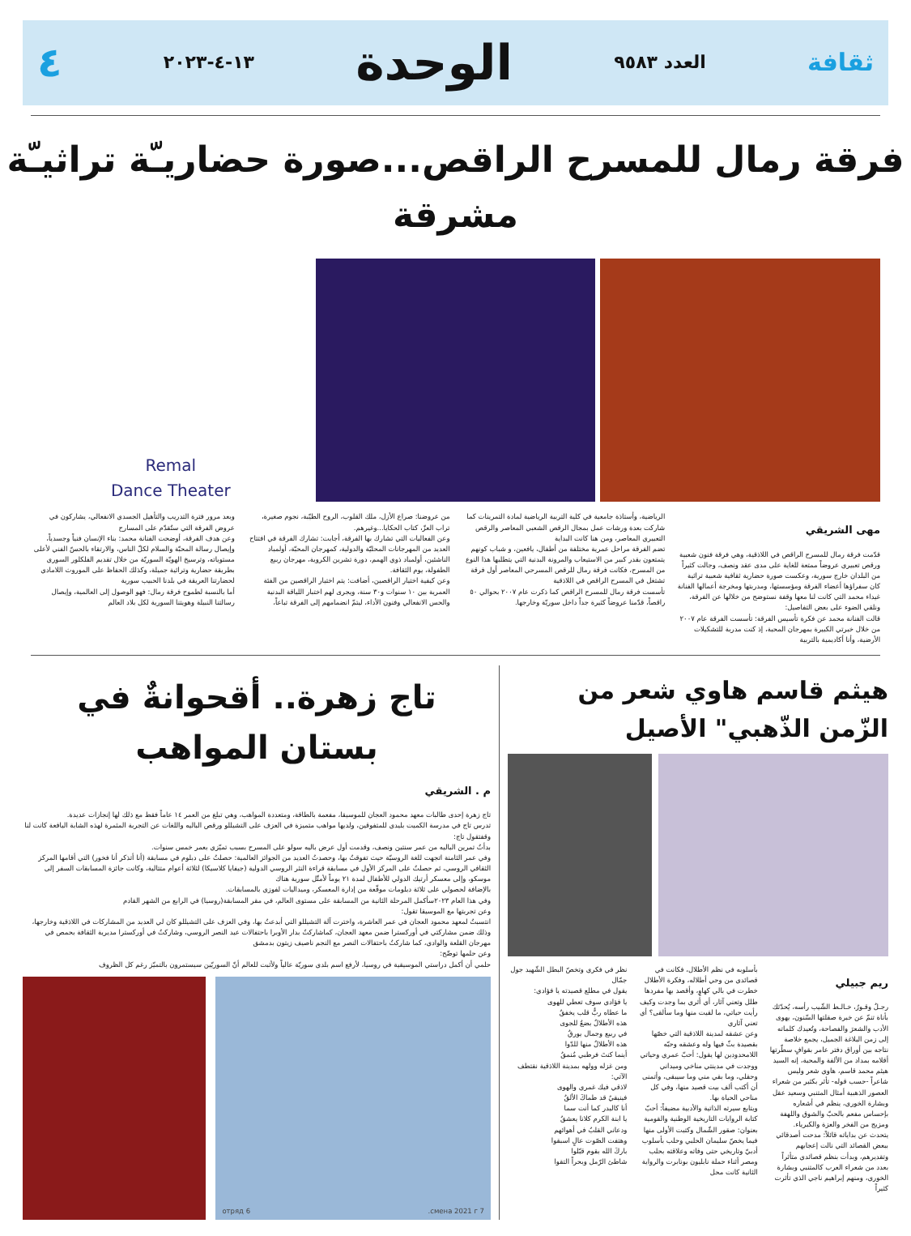ثقافة العدد ٩٥٨٣ الوحدة ١٣-٤-٢٠٢٣ ٤
فرقة رمال للمسرح الراقص...صورة حضاريـّة تراثيـّة مشرقة
Remal
Dance Theater
مهى الشريقي
قدّمت فرقة رمال للمسرح الراقص في اللاذقية، وهي فرقة فنون شعبية ورقص تعبيري عروضاً ممتعة للغاية على مدى عقد ونصف، وجالت كثيراً من البلدان خارج سورية، وعكست صورة حضارية ثقافية شعبية تراثية كان سفراؤها أعضاء الفرقة ومؤسستها، ومدربتها ومخرجة أعمالها الفنانة غيداء محمد التي كانت لنا معها وقفة نستوضح من خلالها عن الفرقة، ونلقي الضوء على بعض التفاصيل:
قالت الفنانة محمد عن فكرة تأسيس الفرقة: تأسست الفرقة عام ٢٠٠٧ من خلال خبرتي الكبيرة بمهرجان المحبة، إذ كنت مدربة للتشكيلات الأرضية، وأنا أكاديمية بالتربية
الرياضية، وأستاذة جامعية في كلية التربية الرياضية لمادة التمرينات كما شاركت بعدة ورشات عمل بمجال الرقص الشعبي المعاصر والرقص التعبيري المعاصر، ومن هنا كانت البداية
تضم الفرقة مراحل عمرية مختلفة من أطفال، يافعين، و شباب كونهم يتمتعون بقدر كبير من الاستيعاب والمرونة البدنية التي يتطلبها هذا النوع من المسرح، فكانت فرقة رمال للرقص المسرحي المعاصر أول فرقة تشتغل في المسرح الراقص في اللاذقية
تأسست فرقة رمال للمسرح الراقص كما ذكرت عام ٢٠٠٧ بحوالي ٥٠ راقصاً، قدّمنا عروضاً كثيرة جداً داخل سوريّة وخارجها.
من عروضنا: صراع الأزل، ملك القلوب، الروح الطيّبة، نجوم صغيرة، تراب العزّ، كتاب الحكايا...وغيرهم.
وعن الفعاليات التي تشارك بها الفرقة، أجابت: تشارك الفرقة في افتتاح العديد من المهرجانات المحليّة والدولية، كمهرجان المحبّة، أولمباد الناشئين، أولمباد ذوي الهمم، دورة تشرين الكروية، مهرجان ربيع الطفولة، يوم الثقافة.
وعن كيفية اختيار الراقصين، أضافت: يتم اختيار الراقصين من الفئة العمرية بين ١٠ سنوات و٣٠ سنة، ويجرى لهم اختبار اللياقة البدنية والحس الانفعالي وفنون الأداء، ليتمّ انضمامهم إلى الفرقة تباعاً،
وبعد مرور فترة التدريب والتأهيل الجسدي الانفعالي، يشاركون في عروض الفرقة التي ستُقدّم على المسارح
وعن هدف الفرقة، أوضحت الفنانة محمد: بناء الإنسان فنياً وجسدياً، وإيصال رسالة المحبّة والسلام لكلّ الناس، والارتقاء بالحسّ الفني لأعلى مستوياته، وترسيخ الهويّة السوريّة من خلال تقديم الفلكلور السوري بطريقة حضارية وتراثية جميلة، وكذلك الحفاظ على الموروث اللامادي لحضارتنا العريقة في بلدنا الحبيب سورية
أما بالنسبة لطموح فرقة رمال: فهو الوصول إلى العالمية، وإيصال رسالتنا النبيلة وهويتنا السورية لكل بلاد العالم
هيثم قاسم هاوي شعر من الزّمن الذّهبي" الأصيل
ريم جبيلي
رجـلٌ وقـورٌ، خـالـط الشّيب رأسه، يُحدّثك بأناة تنمّ عن خبرة صقلتها السّنون، يهوى الأدب والشعرَ والفصاحة، وتُعيدك كلماته إلى زمن البلاغة الجميل، يجمع خلاصة نتاجه بين أوراق دفتر عامر بقوافٍ سطّرتها أقلامه بمداد من الألفة والمحبة، إنه السيد هيثم محمد قاسم، هاوي شعر وليس شاعراً -حسب قوله- تأثر بكثير من شعراء العصور الذهبية أمثال المتنبي وسعيد عقل وبشارة الخوري، ينظم في أشعاره بإحساس مفعم بالحبّ والشوق واللهفة ومزيج من الفخر والعزة والكبرياء.
يتحدث عن بداياته قائلاً: مدحت أصدقائي ببعض القصائد التي نالت إعجابهم وتقديرهم، وبدأت بنظم قصائدي متأثراً بعدد من شعراء العرب كالمتنبي وبشارة الخوري، ومنهم إبراهيم ناجي الذي تأثرت كثيراً
بأسلوبه في نظم الأطلال، فكانت في قصائدي من وحي أطلاله، وفكرة الأطلال خطرت في بالي كهاوٍ، وأقصد بها مفردها طلل وتعني آثار، أي أثري بما وجدت وكيف رأيت حياتي، ما لقيت منها وما سألقى؟ أي تعني آثاري
وعن عشقه لمدينة اللاذقية التي خصّها بقصيدة بثّ فيها وله وعشقه وحبّه اللامحدودين لها يقول: أحبّ عمري وحياتي ووجدت في مدينتي مناخي وميداني وحقلي، وما بقي مني وما سيبقى، وأتمنى أن أكتب ألف بيت قصيد منها، وفي كل مناحي الحياة بها.
ويتابع سيرته الذاتية والأدبية مضيفاً: أحبّ كتابة الروايات التاريخية الوطنية والقومية بعنوان: صقور الشّمال وكتبت الأولى منها فيما يخصّ سليمان الحلبي وحلب بأسلوب أدبيّ وتاريخي حتى وفاته وعلاقته بحلب ومصر أثناء حملة نابليون بونابرت والرواية الثانية كانت محل
نظر في فكري وتخصّ البطل الشّهيد جول جمّال
يقول في مطلع قصيدته يا فؤادي:
يا فؤادي سوف تعطي للهوى
ما عطاه ربٌّ قلب يخفقُ
هذه الأطلالُ بضعُ للجوى
في ربيع وجمال يورقُ
هذه الأطلالُ منها للدّوا
أينما كنتَ فرطبي مُنمقُ
ومن غزله وولهه بمدينة اللاذقية نقتطف الآتي:
لاذقي فيك غمري والهوى
فينيقيٌ قد طماكَ الألقُ
أنا كالبدر كما أنت سما
يا ابنة الكرم كلانا يعشقُ
ودعاني القلبُ في أهوائهم
وهتفت الصّوت عالٍ اسبقوا
باركَ الله بقوم قبّلوا
شاطئ الرّمل وبحراً التقوا
تاج زهرة.. أقحوانةٌ في بستان المواهب
م . الشريقي
تاج زهرة إحدى طالبات معهد محمود العجان للموسيقا، مفعمة بالطاقة، ومتعددة المواهب، وهي تبلغ من العمر ١٤ عاماً فقط مع ذلك لها إنجازات عديدة.
تدرس تاج في مدرسة الكميت بليدي للمتفوقين، ولديها مواهب متميزة في العزف على التشيللو ورقص الباليه واللغات عن التجربة المثمرة لهذه الشابة اليافعة كانت لنا وقفتقول تاج:
بدأتُ تمرين الباليه من عمر سنتين ونصف، وقدمت أول عرض باليه سولو على المسرح بسبب تميّزي بعمر خمس سنوات.
وفي عمر الثامنة اتجهت للغة الروسيّة حيث تفوقتُ بها، وحصدتُ العديد من الجوائز العالمية: حصلتُ على دبلوم في مسابقة (أنا أتذكر أنا فخور) التي أقامها المركز الثقافي الروسي، ثم حصلتُ على المركز الأول في مسابقة قراءة النثر الروسي الدولية (جيفايا كلاسيكا) لثلاثة أعوام متتالية، وكانت جائزة المسابقات السفر إلى موسكو، وإلى معسكر أرتيك الدولي للأطفال لمدة ٢١ يوماً لأمثّل سورية هناك
بالإضافة لحصولي على ثلاثة دبلومات موقّعة من إدارة المعسكر، وميداليات لفوزي بالمسابقات.
وفي هذا العام ٢٠٢٣سأكمل المرحلة الثانية من المسابقة على مستوى العالم، في مقر المسابقة(روسيا) في الرابع من الشهر القادم
وعن تجربتها مع الموسيقا تقول:
انتسبتُ لمعهد محمود العجان في عمر العاشرة، واخترت آلة التشيللو التي أبدعتُ بها، وفي العزف على التشيللو كان لي العديد من المشاركات في اللاذقية وخارجها، وذلك ضمن مشاركتي في أوركسترا ضمن معهد العجان، كماشاركتُ بدار الأوبرا باحتفالات عيد النصر الروسي، وشاركتُ في أوركسترا مديرية الثقافة بحمص في مهرجان القلعة والوادي، كما شاركتُ باحتفالات النصر مع النجم ناصيف زيتون بدمشق
وعن حلمها توضّح:
حلمي أن أكمل دراستي الموسيقية في روسيا، لأرفع اسم بلدي سوريّة عالياً ولأثبت للعالم أنّ السوريّين سيستمرون بالتميّز رغم كل الظروف
7 смена 2021 г. 6 отряд